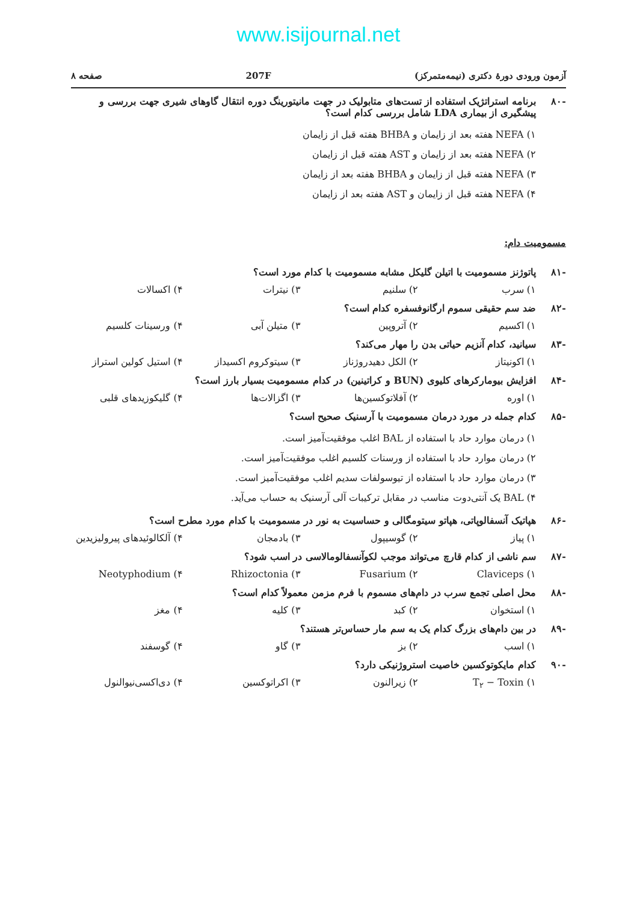www.isijournal.net
آزمون ورودی دورهٔ دکتری (نیمه‌متمرکز) 207F صفحه ۸
-۸۰ برنامه استراتژیک استفاده از تست‌های متابولیک در جهت مانیتورینگ دوره انتقال گاوهای شیری جهت بررسی و پیشگیری از بیماری LDA شامل بررسی کدام است؟
۱) NEFA هفته بعد از زایمان و BHBA هفته قبل از زایمان
۲) NEFA هفته بعد از زایمان و AST هفته قبل از زایمان
۳) NEFA هفته قبل از زایمان و BHBA هفته بعد از زایمان
۴) NEFA هفته قبل از زایمان و AST هفته بعد از زایمان
مسمومیت دام:
-۸۱ پاتوژنز مسمومیت با اتیلن گلیکل مشابه مسمومیت با کدام مورد است؟
۱) سرب ۲) سلنیم ۳) نیترات ۴) اکسالات
-۸۲ ضد سم حقیقی سموم ارگانوفسفره کدام است؟
۱) اکسیم ۲) آتروپین ۳) متیلن آبی ۴) ورسینات کلسیم
-۸۳ سیانید، کدام آنزیم حیاتی بدن را مهار می‌کند؟
۱) اکونیتاز ۲) الکل دهیدروژناز ۳) سیتوکروم اکسیداز ۴) استیل کولین استراز
-۸۴ افزایش بیومارکرهای کلیوی (BUN و کراتینین) در کدام مسمومیت بسیار بارز است؟
۱) اوره ۲) آفلاتوکسین‌ها ۳) اگزالات‌ها ۴) گلیکوزیدهای قلبی
-۸۵ کدام جمله در مورد درمان مسمومیت با آرسنیک صحیح است؟
۱) درمان موارد حاد با استفاده از BAL اغلب موفقیت‌آمیز است.
۲) درمان موارد حاد با استفاده از ورسنات کلسیم اغلب موفقیت‌آمیز است.
۳) درمان موارد حاد با استفاده از تیوسولفات سدیم اغلب موفقیت‌آمیز است.
۴) BAL یک آنتی‌دوت مناسب در مقابل ترکیبات آلی آرسنیک به حساب می‌آید.
-۸۶ هپاتیک آنسفالوپاتی، هپاتو سیتومگالی و حساسیت به نور در مسمومیت با کدام مورد مطرح است؟
۱) پیاز ۲) گوسیپول ۳) بادمجان ۴) آلکالوئیدهای پیرولیزیدین
-۸۷ سم ناشی از کدام قارچ می‌تواند موجب لکوآنسفالومالاسی در اسب شود؟
۱) Claviceps ۲) Fusarium ۳) Rhizoctonia ۴) Neotyphodium
-۸۸ محل اصلی تجمع سرب در دام‌های مسموم با فرم مزمن معمولاً کدام است؟
۱) استخوان ۲) کبد ۳) کلیه ۴) مغز
-۸۹ در بین دام‌های بزرگ کدام یک به سم مار حساس‌تر هستند؟
۱) اسب ۲) بز ۳) گاو ۴) گوسفند
-۹۰ کدام مایکوتوکسین خاصیت استروژنیکی دارد؟
۱) T<sub>۲</sub> − Toxin ۲) زیرالنون ۳) اکراتوکسین ۴) دی‌اکسی‌نیوالنول